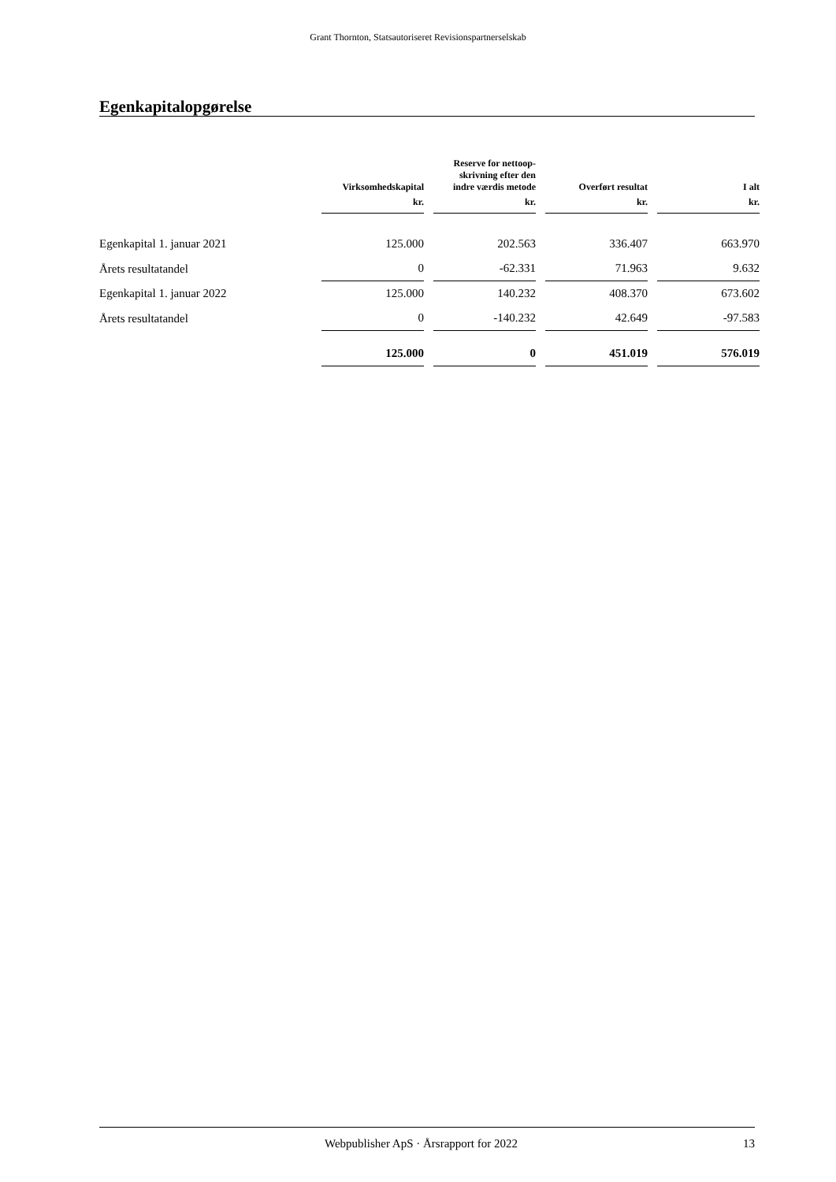Grant Thornton, Statsautoriseret Revisionspartnerselskab
Egenkapitalopgørelse
| | Virksomhedskapital | Reserve for nettoop- skrivning efter den indre værdis metode | Overført resultat | I alt |
| --- | --- | --- | --- | --- |
| | kr. | kr. | kr. | kr. |
| Egenkapital 1. januar 2021 | 125.000 | 202.563 | 336.407 | 663.970 |
| Årets resultatandel | 0 | -62.331 | 71.963 | 9.632 |
| Egenkapital 1. januar 2022 | 125.000 | 140.232 | 408.370 | 673.602 |
| Årets resultatandel | 0 | -140.232 | 42.649 | -97.583 |
| | 125.000 | 0 | 451.019 | 576.019 |
Webpublisher ApS · Årsrapport for 2022 13